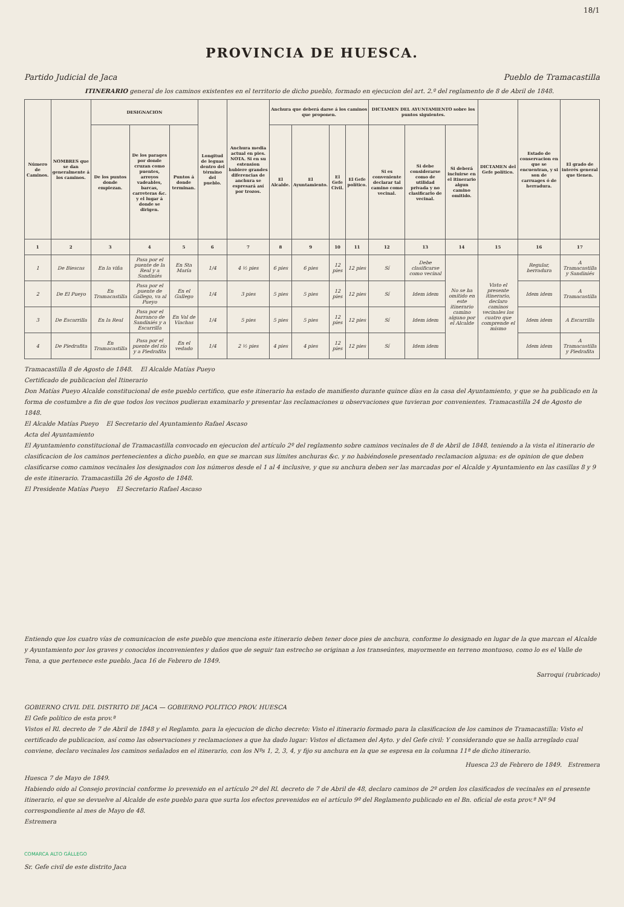18/1
PROVINCIA DE HUESCA.
Partido Judicial de Jaca Pueblo de Tramacastilla
ITINERARIO general de los caminos existentes en el territorio de dicho pueblo, formado en ejecucion del art. 2.º del reglamento de 8 de Abril de 1848.
| Número de Caminos. | NOMBRES que se dan generalmente á los caminos. | DESIGNACION | | | Longitud de leguas dentro del término del pueblo. | Anchura media actual en pies. NOTA. Si en su estension hubiere grandes diferencias de anchura se espresará así por trozos. | Anchura que deberá darse á los caminos que proponen. | | | | DICTAMEN DEL AYUNTAMIENTO sobre los puntos siguientes. | | | DICTAMEN del Gefe político. | Estado de conservacion en que se encuentran, y si son de carruages ó de herradura. | El grado de interés general que tienen. |
| --- | --- | --- | --- | --- | --- | --- | --- | --- | --- | --- | --- | --- | --- | --- | --- | --- |
| | | De los puntos donde empiezan. | De los parages por donde cruzan como puentes, arroyos vadeables, barcas, carreteras &c. y el lugar á donde se dirigen. | Puntos á donde terminan. | | | El Alcalde. | El Ayuntamiento. | El Gefe Civil. | El Gefe político. | Si es conveniente declarar tal camino como vecinal. | Si debe considerarse como de utilidad privada y no clasificarlo de vecinal. | Si deberá incluirse en el itinerario algun camino omitido. | | | |
| 1 | 2 | 3 | 4 | 5 | 6 | 7 | 8 | 9 | 10 | 11 | 12 | 13 | 14 | 15 | 16 | 17 |
| 1 | De Biescas | En la viña | Pasa por el puente de la Real y a Sandiniés | En Sta María | 1/4 | 4 ½ pies | 6 pies | 6 pies | 12 pies | 12 pies | Sí | Debe clasificarse como vecinal | No se ha omitido en este itinerario camino alguno por el Alcalde | Visto el presente itinerario, declaro caminos vecinales los cuatro que comprende el mismo | Regular, herradura | A Tramacastilla y Sandiniés |
| 2 | De El Pueyo | En Tramacastilla | Pasa por el puente de Gallego, va al Pueyo | En el Gallego | 1/4 | 3 pies | 5 pies | 5 pies | 12 pies | 12 pies | Sí | Idem idem | | | Idem idem | A Tramacastilla |
| 3 | De Escarrilla | En la Real | Pasa por el barranco de Sandiniés y a Escarrilla | En Val de Viachas | 1/4 | 5 pies | 5 pies | 5 pies | 12 pies | 12 pies | Sí | Idem idem | | | Idem idem | A Escarrilla |
| 4 | De Piedrafita | En Tramacastilla | Pasa por el puente del río y a Piedrafita | En el vedado | 1/4 | 2 ½ pies | 4 pies | 4 pies | 12 pies | 12 pies | Sí | Idem idem | | | Idem idem | A Tramacastilla y Piedrafita |
Tramacastilla 8 de Agosto de 1848. El Alcalde Matías Pueyo
Certificado de publicacion del Itinerario
Don Matías Pueyo Alcalde constitucional de este pueblo certifico, que este itinerario ha estado de manifiesto durante quince días en la casa del Ayuntamiento, y que se ha publicado en la forma de costumbre a fin de que todos los vecinos pudieran examinarlo y presentar las reclamaciones u observaciones que tuvieran por convenientes. Tramacastilla 24 de Agosto de 1848.
El Alcalde Matías Pueyo El Secretario del Ayuntamiento Rafael Ascaso
Acta del Ayuntamiento
El Ayuntamiento constitucional de Tramacastilla convocado en ejecucion del artículo 2º del reglamento sobre caminos vecinales de 8 de Abril de 1848, teniendo a la vista el itinerario de clasificacion de los caminos pertenecientes a dicho pueblo, en que se marcan sus límites anchuras &c. y no habiéndosele presentado reclamacion alguna: es de opinion de que deben clasificarse como caminos vecinales los designados con los números desde el 1 al 4 inclusive, y que su anchura deben ser las marcadas por el Alcalde y Ayuntamiento en las casillas 8 y 9 de este itinerario. Tramacastilla 26 de Agosto de 1848.
El Presidente Matías Pueyo El Secretario Rafael Ascaso
Entiendo que los cuatro vías de comunicacion de este pueblo que menciona este itinerario deben tener doce pies de anchura, conforme lo designado en lugar de la que marcan el Alcalde y Ayuntamiento por los graves y conocidos inconvenientes y daños que de seguir tan estrecho se originan a los transeúntes, mayormente en terreno montuoso, como lo es el Valle de Tena, a que pertenece este pueblo. Jaca 16 de Febrero de 1849.
Sarroqui (rubricado)
GOBIERNO CIVIL DEL DISTRITO DE JACA — GOBIERNO POLITICO PROV. HUESCA
El Gefe político de esta prov.ª
Vistos el Rl. decreto de 7 de Abril de 1848 y el Reglamto. para la ejecucion de dicho decreto: Visto el itinerario formado para la clasificacion de los caminos de Tramacastilla: Visto el certificado de publicacion, así como las observaciones y reclamaciones a que ha dado lugar: Vistos el dictamen del Ayto. y del Gefe civil: Y considerando que se halla arreglado cual conviene, declaro vecinales los caminos señalados en el itinerario, con los Nºs 1, 2, 3, 4, y fijo su anchura en la que se espresa en la columna 11ª de dicho itinerario.
Huesca 23 de Febrero de 1849. Estremera
Huesca 7 de Mayo de 1849.
Habiendo oido al Consejo provincial conforme lo prevenido en el artículo 2º del Rl. decreto de 7 de Abril de 48, declaro caminos de 2º orden los clasificados de vecinales en el presente itinerario, el que se devuelve al Alcalde de este pueblo para que surta los efectos prevenidos en el artículo 9º del Reglamento publicado en el Bn. oficial de esta prov.ª Nº 94 correspondiente al mes de Mayo de 48.
Estremera
COMARCA ALTO GÁLLEGO
Sr. Gefe civil de este distrito Jaca